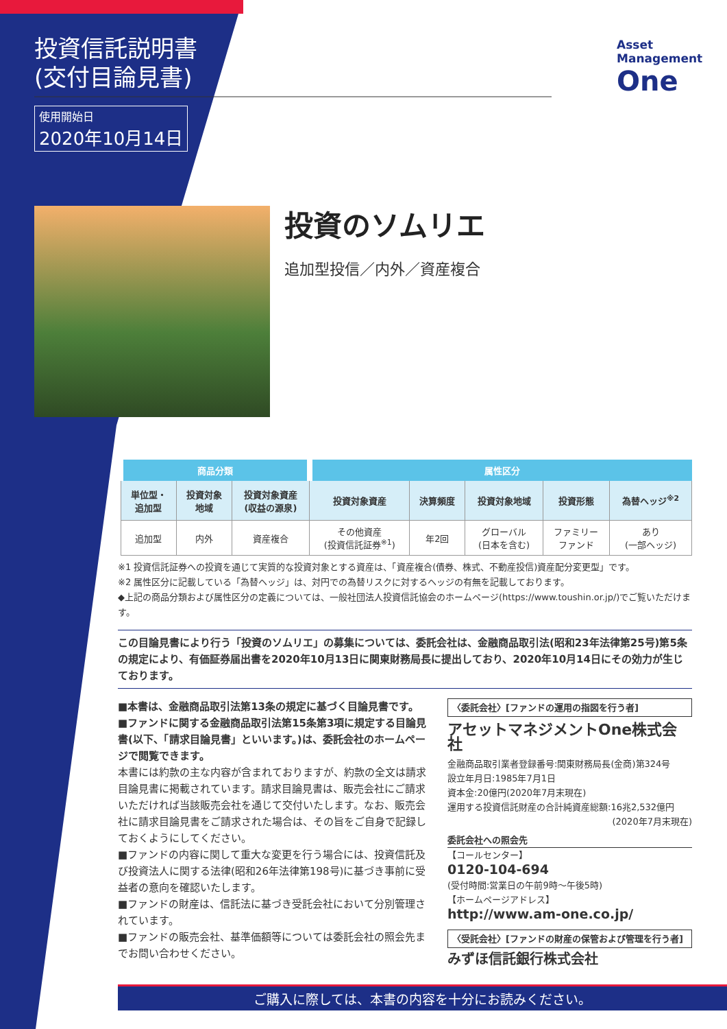投資信託説明書
(交付目論見書)
使用開始日
2020年10月14日
Asset
Management
One
投資のソムリエ
追加型投信／内外／資産複合
| 商品分類 | | | 属性区分 | | | | |
| --- | --- | --- | --- | --- | --- | --- | --- |
| 単位型・ 追加型 | 投資対象 地域 | 投資対象資産 (収益の源泉) | 投資対象資産 | 決算頻度 | 投資対象地域 | 投資形態 | 為替ヘッジ<sup>※2</sup> |
| 追加型 | 内外 | 資産複合 | その他資産 (投資信託証券<sup>※1</sup>) | 年2回 | グローバル (日本を含む) | ファミリー ファンド | あり (一部ヘッジ) |
※1 投資信託証券への投資を通じて実質的な投資対象とする資産は、「資産複合(債券、株式、不動産投信)資産配分変更型」です。
※2 属性区分に記載している「為替ヘッジ」は、対円での為替リスクに対するヘッジの有無を記載しております。
◆上記の商品分類および属性区分の定義については、一般社団法人投資信託協会のホームページ(https://www.toushin.or.jp/)でご覧いただけます。
この目論見書により行う「投資のソムリエ」の募集については、委託会社は、金融商品取引法(昭和23年法律第25号)第5条の規定により、有価証券届出書を2020年10月13日に関東財務局長に提出しており、2020年10月14日にその効力が生じております。
■本書は、金融商品取引法第13条の規定に基づく目論見書です。
■ファンドに関する金融商品取引法第15条第3項に規定する目論見書(以下、「請求目論見書」といいます。)は、委託会社のホームページで閲覧できます。
本書には約款の主な内容が含まれておりますが、約款の全文は請求目論見書に掲載されています。請求目論見書は、販売会社にご請求いただければ当該販売会社を通じて交付いたします。なお、販売会社に請求目論見書をご請求された場合は、その旨をご自身で記録しておくようにしてください。
■ファンドの内容に関して重大な変更を行う場合には、投資信託及び投資法人に関する法律(昭和26年法律第198号)に基づき事前に受益者の意向を確認いたします。
■ファンドの財産は、信託法に基づき受託会社において分別管理されています。
■ファンドの販売会社、基準価額等については委託会社の照会先までお問い合わせください。
〈委託会社〉[ファンドの運用の指図を行う者]
アセットマネジメントOne株式会社
金融商品取引業者登録番号:関東財務局長(金商)第324号
設立年月日:1985年7月1日
資本金:20億円(2020年7月末現在)
運用する投資信託財産の合計純資産総額:16兆2,532億円
(2020年7月末現在)
委託会社への照会先
【コールセンター】
0120-104-694
(受付時間:営業日の午前9時～午後5時)
【ホームページアドレス】
http://www.am-one.co.jp/
〈受託会社〉[ファンドの財産の保管および管理を行う者]
みずほ信託銀行株式会社
ご購入に際しては、本書の内容を十分にお読みください。